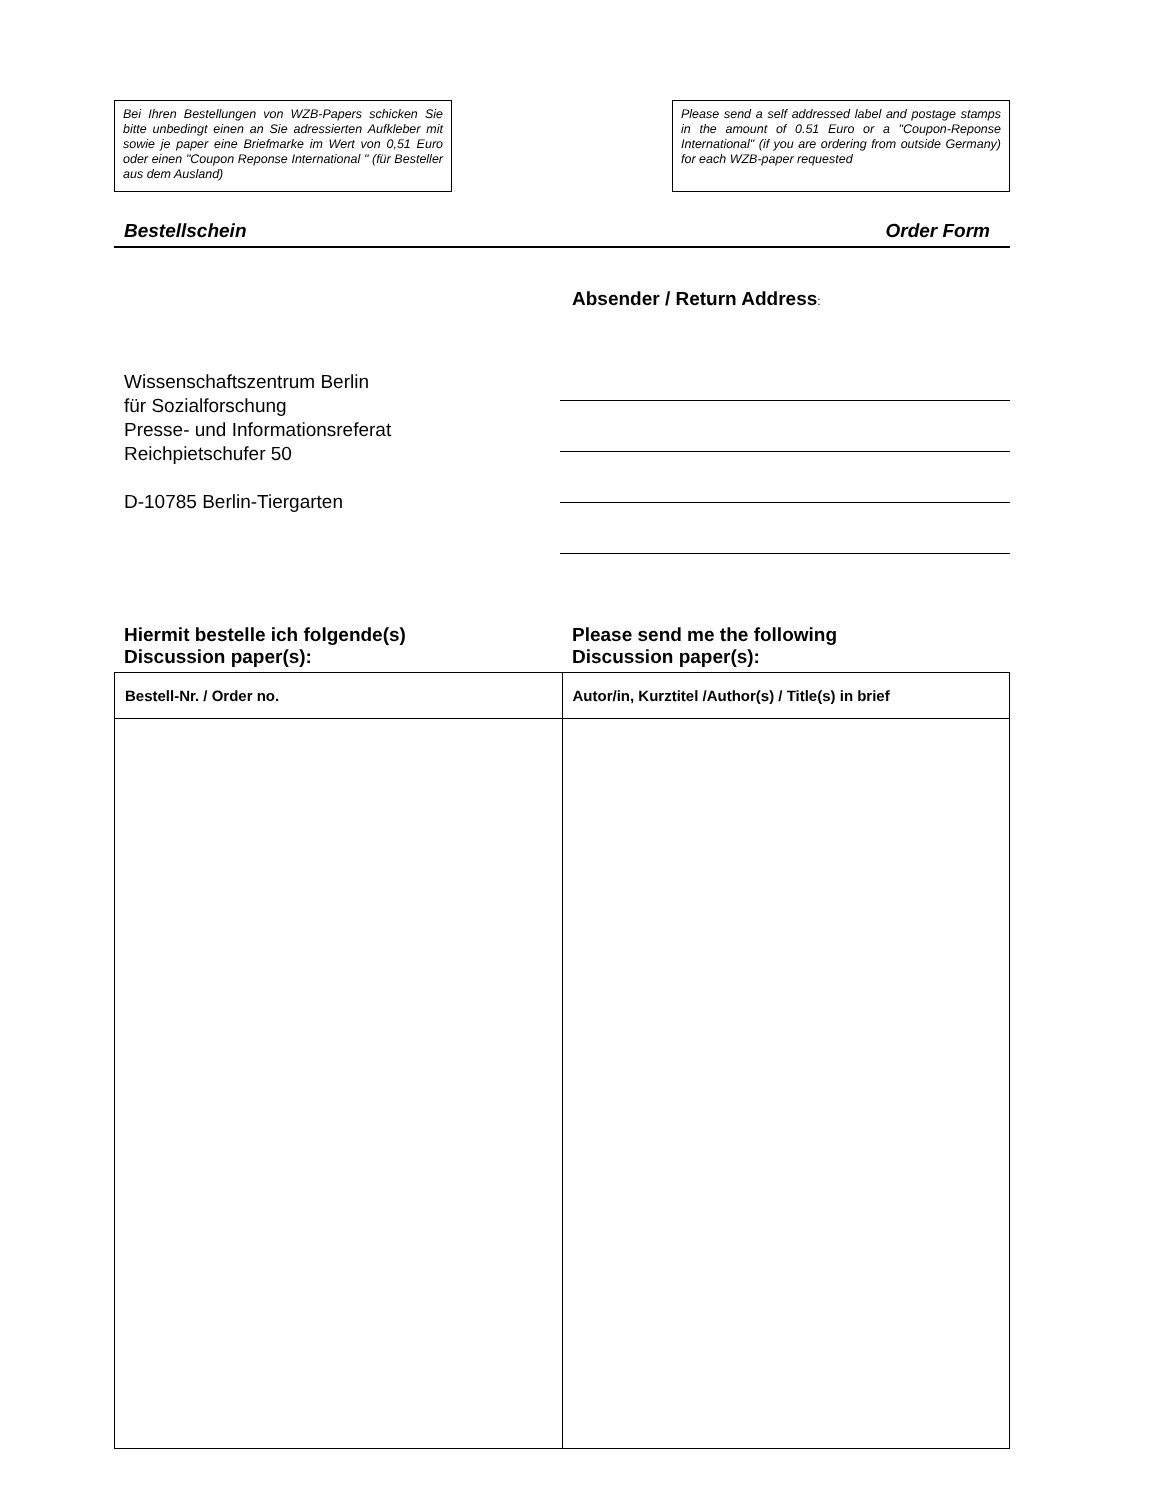Bei Ihren Bestellungen von WZB-Papers schicken Sie bitte unbedingt einen an Sie adressierten Aufkleber mit sowie je paper eine Briefmarke im Wert von 0,51 Euro oder einen "Coupon Reponse International " (für Besteller aus dem Ausland)
Please send a self addressed label and postage stamps in the amount of 0.51 Euro or a "Coupon-Reponse International" (if you are ordering from outside Germany) for each WZB-paper requested
Bestellschein Order Form
Wissenschaftszentrum Berlin
für Sozialforschung
Presse- und Informationsreferat
Reichpietschufer 50
D-10785 Berlin-Tiergarten
Absender / Return Address:
Hiermit bestelle ich folgende(s)
Discussion paper(s):
Please send me the following
Discussion paper(s):
| Bestell-Nr. / Order no. | Autor/in, Kurztitel /Author(s) / Title(s) in brief |
| --- | --- |